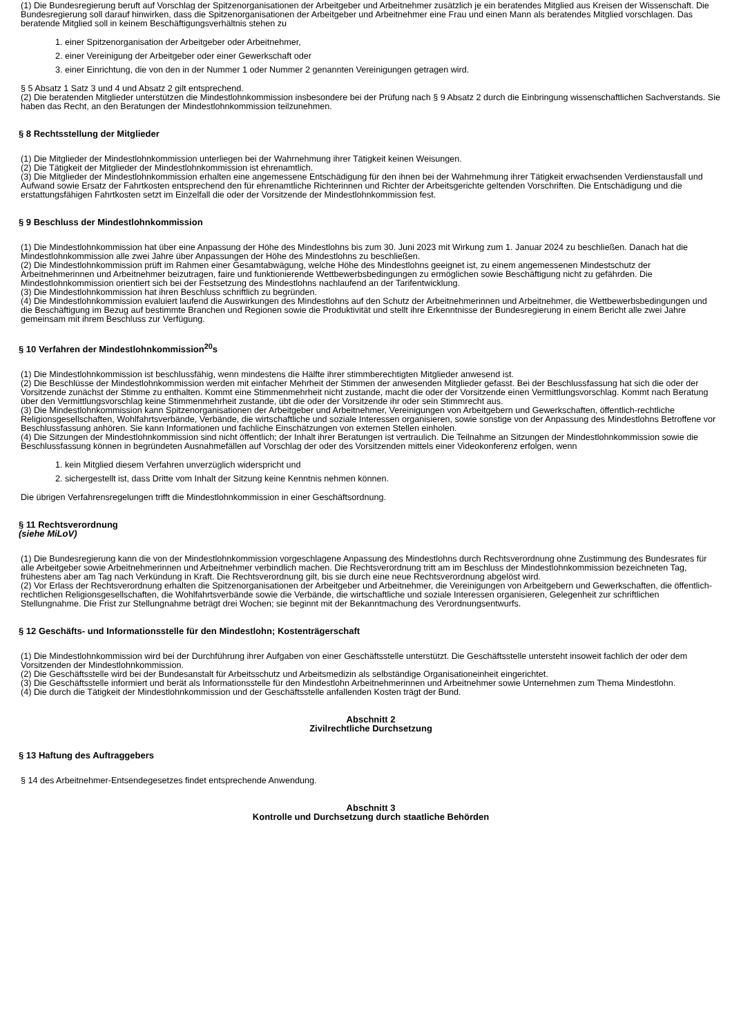(1) Die Bundesregierung beruft auf Vorschlag der Spitzenorganisationen der Arbeitgeber und Arbeitnehmer zusätzlich je ein beratendes Mitglied aus Kreisen der Wissenschaft. Die Bundesregierung soll darauf hinwirken, dass die Spitzenorganisationen der Arbeitgeber und Arbeitnehmer eine Frau und einen Mann als beratendes Mitglied vorschlagen. Das beratende Mitglied soll in keinem Beschäftigungsverhältnis stehen zu
1. einer Spitzenorganisation der Arbeitgeber oder Arbeitnehmer,
2. einer Vereinigung der Arbeitgeber oder einer Gewerkschaft oder
3. einer Einrichtung, die von den in der Nummer 1 oder Nummer 2 genannten Vereinigungen getragen wird.
§ 5 Absatz 1 Satz 3 und 4 und Absatz 2 gilt entsprechend.
(2) Die beratenden Mitglieder unterstützen die Mindestlohnkommission insbesondere bei der Prüfung nach § 9 Absatz 2 durch die Einbringung wissenschaftlichen Sachverstands. Sie haben das Recht, an den Beratungen der Mindestlohnkommission teilzunehmen.
§ 8 Rechtsstellung der Mitglieder
(1) Die Mitglieder der Mindestlohnkommission unterliegen bei der Wahrnehmung ihrer Tätigkeit keinen Weisungen.
(2) Die Tätigkeit der Mitglieder der Mindestlohnkommission ist ehrenamtlich.
(3) Die Mitglieder der Mindestlohnkommission erhalten eine angemessene Entschädigung für den ihnen bei der Wahrnehmung ihrer Tätigkeit erwachsenden Verdienstausfall und Aufwand sowie Ersatz der Fahrtkosten entsprechend den für ehrenamtliche Richterinnen und Richter der Arbeitsgerichte geltenden Vorschriften. Die Entschädigung und die erstattungsfähigen Fahrtkosten setzt im Einzelfall die oder der Vorsitzende der Mindestlohnkommission fest.
§ 9 Beschluss der Mindestlohnkommission
(1) Die Mindestlohnkommission hat über eine Anpassung der Höhe des Mindestlohns bis zum 30. Juni 2023 mit Wirkung zum 1. Januar 2024 zu beschließen. Danach hat die Mindestlohnkommission alle zwei Jahre über Anpassungen der Höhe des Mindestlohns zu beschließen.
(2) Die Mindestlohnkommission prüft im Rahmen einer Gesamtabwägung, welche Höhe des Mindestlohns geeignet ist, zu einem angemessenen Mindestschutz der Arbeitnehmerinnen und Arbeitnehmer beizutragen, faire und funktionierende Wettbewerbsbedingungen zu ermöglichen sowie Beschäftigung nicht zu gefährden. Die Mindestlohnkommission orientiert sich bei der Festsetzung des Mindestlohns nachlaufend an der Tarifentwicklung.
(3) Die Mindestlohnkommission hat ihren Beschluss schriftlich zu begründen.
(4) Die Mindestlohnkommission evaluiert laufend die Auswirkungen des Mindestlohns auf den Schutz der Arbeitnehmerinnen und Arbeitnehmer, die Wettbewerbsbedingungen und die Beschäftigung im Bezug auf bestimmte Branchen und Regionen sowie die Produktivität und stellt ihre Erkenntnisse der Bundesregierung in einem Bericht alle zwei Jahre gemeinsam mit ihrem Beschluss zur Verfügung.
§ 10 Verfahren der Mindestlohnkommission<sup>20</sup>s
(1) Die Mindestlohnkommission ist beschlussfähig, wenn mindestens die Hälfte ihrer stimmberechtigten Mitglieder anwesend ist.
(2) Die Beschlüsse der Mindestlohnkommission werden mit einfacher Mehrheit der Stimmen der anwesenden Mitglieder gefasst. Bei der Beschlussfassung hat sich die oder der Vorsitzende zunächst der Stimme zu enthalten. Kommt eine Stimmenmehrheit nicht zustande, macht die oder der Vorsitzende einen Vermittlungsvorschlag. Kommt nach Beratung über den Vermittlungsvorschlag keine Stimmenmehrheit zustande, übt die oder der Vorsitzende ihr oder sein Stimmrecht aus.
(3) Die Mindestlohnkommission kann Spitzenorganisationen der Arbeitgeber und Arbeitnehmer, Vereinigungen von Arbeitgebern und Gewerkschaften, öffentlich-rechtliche Religionsgesellschaften, Wohlfahrtsverbände, Verbände, die wirtschaftliche und soziale Interessen organisieren, sowie sonstige von der Anpassung des Mindestlohns Betroffene vor Beschlussfassung anhören. Sie kann Informationen und fachliche Einschätzungen von externen Stellen einholen.
(4) Die Sitzungen der Mindestlohnkommission sind nicht öffentlich; der Inhalt ihrer Beratungen ist vertraulich. Die Teilnahme an Sitzungen der Mindestlohnkommission sowie die Beschlussfassung können in begründeten Ausnahmefällen auf Vorschlag der oder des Vorsitzenden mittels einer Videokonferenz erfolgen, wenn
1. kein Mitglied diesem Verfahren unverzüglich widerspricht und
2. sichergestellt ist, dass Dritte vom Inhalt der Sitzung keine Kenntnis nehmen können.
Die übrigen Verfahrensregelungen trifft die Mindestlohnkommission in einer Geschäftsordnung.
§ 11 Rechtsverordnung
(siehe MiLoV)
(1) Die Bundesregierung kann die von der Mindestlohnkommission vorgeschlagene Anpassung des Mindestlohns durch Rechtsverordnung ohne Zustimmung des Bundesrates für alle Arbeitgeber sowie Arbeitnehmerinnen und Arbeitnehmer verbindlich machen. Die Rechtsverordnung tritt am im Beschluss der Mindestlohnkommission bezeichneten Tag, frühestens aber am Tag nach Verkündung in Kraft. Die Rechtsverordnung gilt, bis sie durch eine neue Rechtsverordnung abgelöst wird.
(2) Vor Erlass der Rechtsverordnung erhalten die Spitzenorganisationen der Arbeitgeber und Arbeitnehmer, die Vereinigungen von Arbeitgebern und Gewerkschaften, die öffentlich-rechtlichen Religionsgesellschaften, die Wohlfahrtsverbände sowie die Verbände, die wirtschaftliche und soziale Interessen organisieren, Gelegenheit zur schriftlichen Stellungnahme. Die Frist zur Stellungnahme beträgt drei Wochen; sie beginnt mit der Bekanntmachung des Verordnungsentwurfs.
§ 12 Geschäfts- und Informationsstelle für den Mindestlohn; Kostenträgerschaft
(1) Die Mindestlohnkommission wird bei der Durchführung ihrer Aufgaben von einer Geschäftsstelle unterstützt. Die Geschäftsstelle untersteht insoweit fachlich der oder dem Vorsitzenden der Mindestlohnkommission.
(2) Die Geschäftsstelle wird bei der Bundesanstalt für Arbeitsschutz und Arbeitsmedizin als selbständige Organisationeinheit eingerichtet.
(3) Die Geschäftsstelle informiert und berät als Informationsstelle für den Mindestlohn Arbeitnehmerinnen und Arbeitnehmer sowie Unternehmen zum Thema Mindestlohn.
(4) Die durch die Tätigkeit der Mindestlohnkommission und der Geschäftsstelle anfallenden Kosten trägt der Bund.
Abschnitt 2
Zivilrechtliche Durchsetzung
§ 13 Haftung des Auftraggebers
§ 14 des Arbeitnehmer-Entsendegesetzes findet entsprechende Anwendung.
Abschnitt 3
Kontrolle und Durchsetzung durch staatliche Behörden